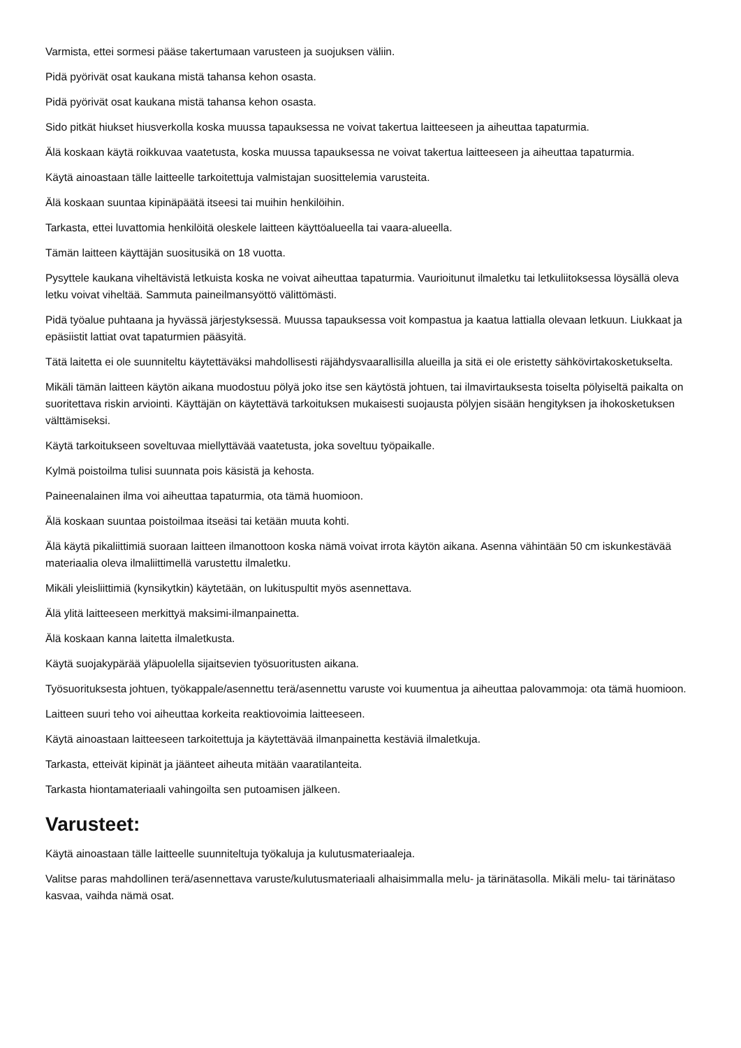Varmista, ettei sormesi pääse takertumaan varusteen ja suojuksen väliin.
Pidä pyörivät osat kaukana mistä tahansa kehon osasta.
Pidä pyörivät osat kaukana mistä tahansa kehon osasta.
Sido pitkät hiukset hiusverkolla koska muussa tapauksessa ne voivat takertua laitteeseen ja aiheuttaa tapaturmia.
Älä koskaan käytä roikkuvaa vaatetusta, koska muussa tapauksessa ne voivat takertua laitteeseen ja aiheuttaa tapaturmia.
Käytä ainoastaan tälle laitteelle tarkoitettuja valmistajan suosittelemia varusteita.
Älä koskaan suuntaa kipinäpäätä itseesi tai muihin henkilöihin.
Tarkasta, ettei luvattomia henkilöitä oleskele laitteen käyttöalueella tai vaara-alueella.
Tämän laitteen käyttäjän suositusikä on 18 vuotta.
Pysyttele kaukana viheltävistä letkuista koska ne voivat aiheuttaa tapaturmia. Vaurioitunut ilmaletku tai letkuliitoksessa löysällä oleva letku voivat viheltää. Sammuta paineilmansyöttö välittömästi.
Pidä työalue puhtaana ja hyvässä järjestyksessä. Muussa tapauksessa voit kompastua ja kaatua lattialla olevaan letkuun. Liukkaat ja epäsiistit lattiat ovat tapaturmien pääsyitä.
Tätä laitetta ei ole suunniteltu käytettäväksi mahdollisesti räjähdysvaarallisilla alueilla ja sitä ei ole eristetty sähkövirtakosketukselta.
Mikäli tämän laitteen käytön aikana muodostuu pölyä joko itse sen käytöstä johtuen, tai ilmavirtauksesta toiselta pölyiseltä paikalta on suoritettava riskin arviointi. Käyttäjän on käytettävä tarkoituksen mukaisesti suojausta pölyjen sisään hengityksen ja ihokosketuksen välttämiseksi.
Käytä tarkoitukseen soveltuvaa miellyttävää vaatetusta, joka soveltuu työpaikalle.
Kylmä poistoilma tulisi suunnata pois käsistä ja kehosta.
Paineenalainen ilma voi aiheuttaa tapaturmia, ota tämä huomioon.
Älä koskaan suuntaa poistoilmaa itseäsi tai ketään muuta kohti.
Älä käytä pikaliittimiä suoraan laitteen ilmanottoon koska nämä voivat irrota käytön aikana. Asenna vähintään 50 cm iskunkestävää materiaalia oleva ilmaliittimellä varustettu ilmaletku.
Mikäli yleisliittimiä (kynsikytkin) käytetään, on lukituspultit myös asennettava.
Älä ylitä laitteeseen merkittyä maksimi-ilmanpainetta.
Älä koskaan kanna laitetta ilmaletkusta.
Käytä suojakypärää yläpuolella sijaitsevien työsuoritusten aikana.
Työsuorituksesta johtuen, työkappale/asennettu terä/asennettu varuste voi kuumentua ja aiheuttaa palovammoja: ota tämä huomioon.
Laitteen suuri teho voi aiheuttaa korkeita reaktiovoimia laitteeseen.
Käytä ainoastaan laitteeseen tarkoitettuja ja käytettävää ilmanpainetta kestäviä ilmaletkuja.
Tarkasta, etteivät kipinät ja jäänteet aiheuta mitään vaaratilanteita.
Tarkasta hiontamateriaali vahingoilta sen putoamisen jälkeen.
Varusteet:
Käytä ainoastaan tälle laitteelle suunniteltuja työkaluja ja kulutusmateriaaleja.
Valitse paras mahdollinen terä/asennettava varuste/kulutusmateriaali alhaisimmalla melu- ja tärinätasolla. Mikäli melu- tai tärinätaso kasvaa, vaihda nämä osat.